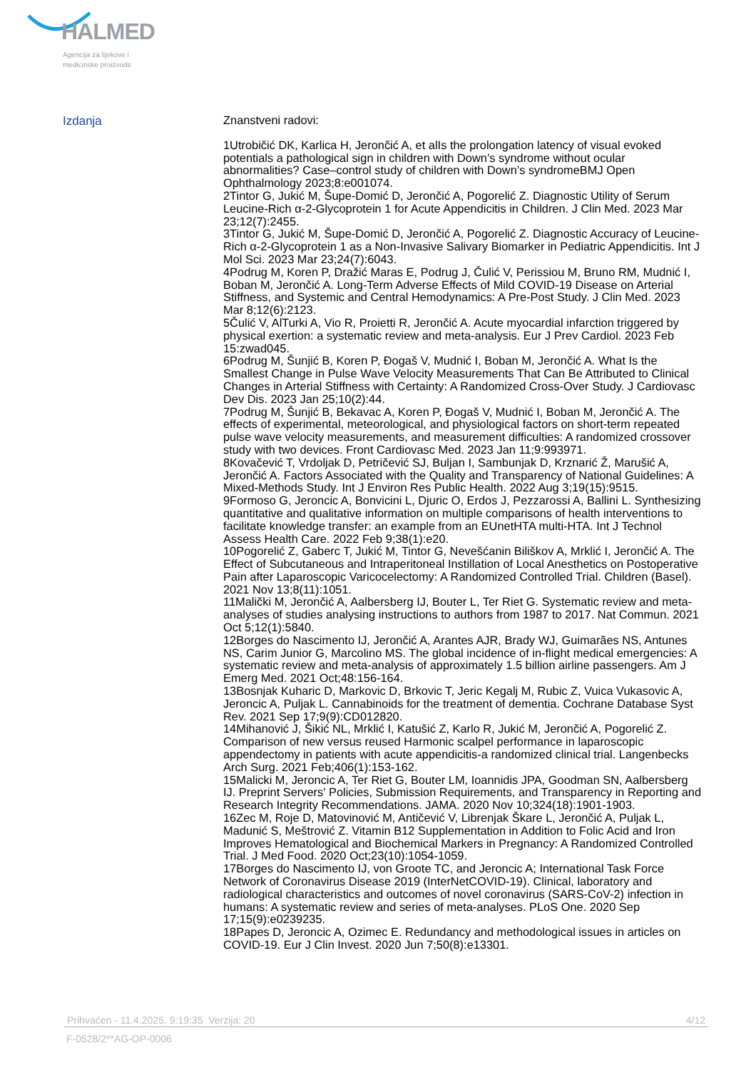HALMED
Agencija za lijekove i
medicinske proizvode
Izdanja
Znanstveni radovi:
1Utrobičić DK, Karlica H, Jerončić A, et alIs the prolongation latency of visual evoked potentials a pathological sign in children with Down’s syndrome without ocular abnormalities? Case–control study of children with Down’s syndromeBMJ Open Ophthalmology 2023;8:e001074.
2Tintor G, Jukić M, Šupe-Domić D, Jerončić A, Pogorelić Z. Diagnostic Utility of Serum Leucine-Rich α-2-Glycoprotein 1 for Acute Appendicitis in Children. J Clin Med. 2023 Mar 23;12(7):2455.
3Tintor G, Jukić M, Šupe-Domić D, Jerončić A, Pogorelić Z. Diagnostic Accuracy of Leucine-Rich α-2-Glycoprotein 1 as a Non-Invasive Salivary Biomarker in Pediatric Appendicitis. Int J Mol Sci. 2023 Mar 23;24(7):6043.
4Podrug M, Koren P, Dražić Maras E, Podrug J, Čulić V, Perissiou M, Bruno RM, Mudnić I, Boban M, Jerončić A. Long-Term Adverse Effects of Mild COVID-19 Disease on Arterial Stiffness, and Systemic and Central Hemodynamics: A Pre-Post Study. J Clin Med. 2023 Mar 8;12(6):2123.
5Čulić V, AlTurki A, Vio R, Proietti R, Jerončić A. Acute myocardial infarction triggered by physical exertion: a systematic review and meta-analysis. Eur J Prev Cardiol. 2023 Feb 15:zwad045.
6Podrug M, Šunjić B, Koren P, Đogaš V, Mudnić I, Boban M, Jerončić A. What Is the Smallest Change in Pulse Wave Velocity Measurements That Can Be Attributed to Clinical Changes in Arterial Stiffness with Certainty: A Randomized Cross-Over Study. J Cardiovasc Dev Dis. 2023 Jan 25;10(2):44.
7Podrug M, Šunjić B, Bekavac A, Koren P, Đogaš V, Mudnić I, Boban M, Jerončić A. The effects of experimental, meteorological, and physiological factors on short-term repeated pulse wave velocity measurements, and measurement difficulties: A randomized crossover study with two devices. Front Cardiovasc Med. 2023 Jan 11;9:993971.
8Kovačević T, Vrdoljak D, Petričević SJ, Buljan I, Sambunjak D, Krznarić Ž, Marušić A, Jerončić A. Factors Associated with the Quality and Transparency of National Guidelines: A Mixed-Methods Study. Int J Environ Res Public Health. 2022 Aug 3;19(15):9515.
9Formoso G, Jeroncic A, Bonvicini L, Djuric O, Erdos J, Pezzarossi A, Ballini L. Synthesizing quantitative and qualitative information on multiple comparisons of health interventions to facilitate knowledge transfer: an example from an EUnetHTA multi-HTA. Int J Technol Assess Health Care. 2022 Feb 9;38(1):e20.
10Pogorelić Z, Gaberc T, Jukić M, Tintor G, Nevešćanin Biliškov A, Mrklić I, Jerončić A. The Effect of Subcutaneous and Intraperitoneal Instillation of Local Anesthetics on Postoperative Pain after Laparoscopic Varicocelectomy: A Randomized Controlled Trial. Children (Basel). 2021 Nov 13;8(11):1051.
11Malički M, Jerončić A, Aalbersberg IJ, Bouter L, Ter Riet G. Systematic review and meta-analyses of studies analysing instructions to authors from 1987 to 2017. Nat Commun. 2021 Oct 5;12(1):5840.
12Borges do Nascimento IJ, Jerončić A, Arantes AJR, Brady WJ, Guimarães NS, Antunes NS, Carim Junior G, Marcolino MS. The global incidence of in-flight medical emergencies: A systematic review and meta-analysis of approximately 1.5 billion airline passengers. Am J Emerg Med. 2021 Oct;48:156-164.
13Bosnjak Kuharic D, Markovic D, Brkovic T, Jeric Kegalj M, Rubic Z, Vuica Vukasovic A, Jeroncic A, Puljak L. Cannabinoids for the treatment of dementia. Cochrane Database Syst Rev. 2021 Sep 17;9(9):CD012820.
14Mihanović J, Šikić NL, Mrklić I, Katušić Z, Karlo R, Jukić M, Jerončić A, Pogorelić Z. Comparison of new versus reused Harmonic scalpel performance in laparoscopic appendectomy in patients with acute appendicitis-a randomized clinical trial. Langenbecks Arch Surg. 2021 Feb;406(1):153-162.
15Malicki M, Jeroncic A, Ter Riet G, Bouter LM, Ioannidis JPA, Goodman SN, Aalbersberg IJ. Preprint Servers' Policies, Submission Requirements, and Transparency in Reporting and Research Integrity Recommendations. JAMA. 2020 Nov 10;324(18):1901-1903.
16Zec M, Roje D, Matovinović M, Antičević V, Librenjak Škare L, Jerončić A, Puljak L, Madunić S, Meštrović Z. Vitamin B12 Supplementation in Addition to Folic Acid and Iron Improves Hematological and Biochemical Markers in Pregnancy: A Randomized Controlled Trial. J Med Food. 2020 Oct;23(10):1054-1059.
17Borges do Nascimento IJ, von Groote TC, and Jeroncic A; International Task Force Network of Coronavirus Disease 2019 (InterNetCOVID-19). Clinical, laboratory and radiological characteristics and outcomes of novel coronavirus (SARS-CoV-2) infection in humans: A systematic review and series of meta-analyses. PLoS One. 2020 Sep 17;15(9):e0239235.
18Papes D, Jeroncic A, Ozimec E. Redundancy and methodological issues in articles on COVID-19. Eur J Clin Invest. 2020 Jun 7;50(8):e13301.
Prihvaćen - 11.4.2025. 9:19:35 Verzija: 20 4/12
F-0528/2**AG-OP-0006